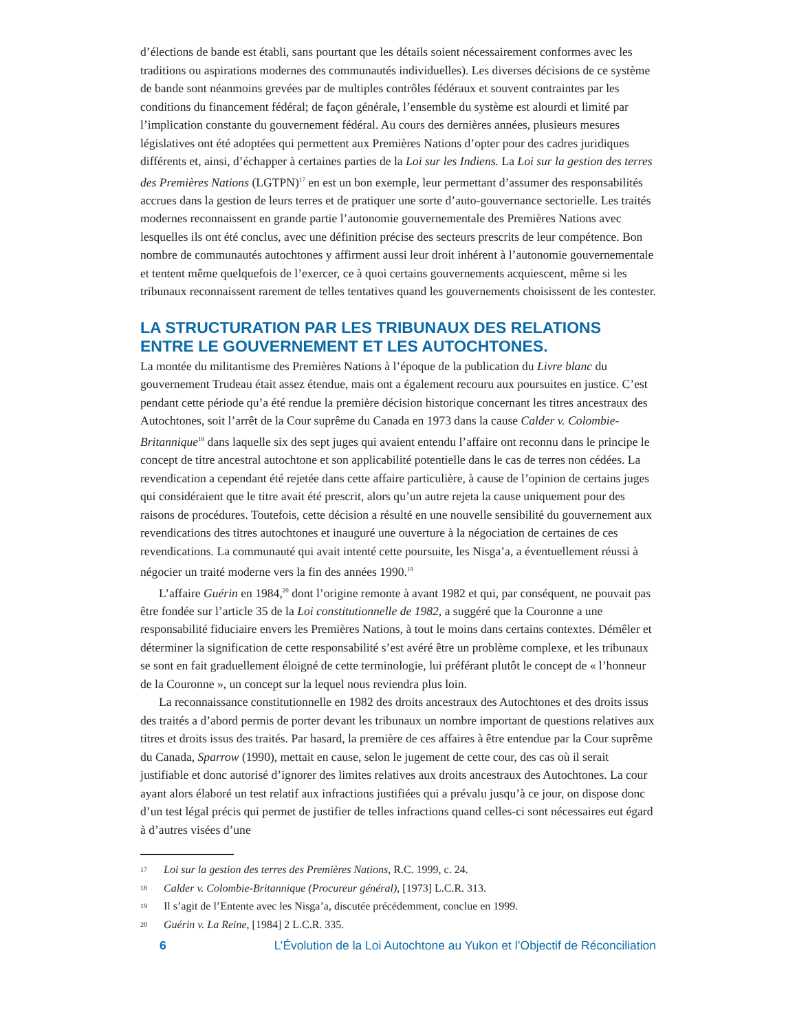d’élections de bande est établi, sans pourtant que les détails soient nécessairement conformes avec les traditions ou aspirations modernes des communautés individuelles). Les diverses décisions de ce système de bande sont néanmoins grevées par de multiples contrôles fédéraux et souvent contraintes par les conditions du financement fédéral; de façon générale, l’ensemble du système est alourdi et limité par l’implication constante du gouvernement fédéral. Au cours des dernières années, plusieurs mesures législatives ont été adoptées qui permettent aux Premières Nations d’opter pour des cadres juridiques différents et, ainsi, d’échapper à certaines parties de la Loi sur les Indiens. La Loi sur la gestion des terres des Premières Nations (LGTPN)<sup>17</sup> en est un bon exemple, leur permettant d’assumer des responsabilités accrues dans la gestion de leurs terres et de pratiquer une sorte d’auto-gouvernance sectorielle. Les traités modernes reconnaissent en grande partie l’autonomie gouvernementale des Premières Nations avec lesquelles ils ont été conclus, avec une définition précise des secteurs prescrits de leur compétence. Bon nombre de communautés autochtones y affirment aussi leur droit inhérent à l’autonomie gouvernementale et tentent même quelquefois de l’exercer, ce à quoi certains gouvernements acquiescent, même si les tribunaux reconnaissent rarement de telles tentatives quand les gouvernements choisissent de les contester.
LA STRUCTURATION PAR LES TRIBUNAUX DES RELATIONS ENTRE LE GOUVERNEMENT ET LES AUTOCHTONES.
La montée du militantisme des Premières Nations à l’époque de la publication du Livre blanc du gouvernement Trudeau était assez étendue, mais ont a également recouru aux poursuites en justice. C’est pendant cette période qu’a été rendue la première décision historique concernant les titres ancestraux des Autochtones, soit l’arrêt de la Cour suprême du Canada en 1973 dans la cause Calder v. Colombie-Britannique<sup>18</sup> dans laquelle six des sept juges qui avaient entendu l’affaire ont reconnu dans le principe le concept de titre ancestral autochtone et son applicabilité potentielle dans le cas de terres non cédées. La revendication a cependant été rejetée dans cette affaire particulière, à cause de l’opinion de certains juges qui considéraient que le titre avait été prescrit, alors qu’un autre rejeta la cause uniquement pour des raisons de procédures. Toutefois, cette décision a résulté en une nouvelle sensibilité du gouvernement aux revendications des titres autochtones et inauguré une ouverture à la négociation de certaines de ces revendications. La communauté qui avait intenté cette poursuite, les Nisga’a, a éventuellement réussi à négocier un traité moderne vers la fin des années 1990.<sup>19</sup>
L’affaire Guérin en 1984,<sup>20</sup> dont l’origine remonte à avant 1982 et qui, par conséquent, ne pouvait pas être fondée sur l’article 35 de la Loi constitutionnelle de 1982, a suggéré que la Couronne a une responsabilité fiduciaire envers les Premières Nations, à tout le moins dans certains contextes. Démêler et déterminer la signification de cette responsabilité s’est avéré être un problème complexe, et les tribunaux se sont en fait graduellement éloigné de cette terminologie, lui préférant plutôt le concept de « l’honneur de la Couronne », un concept sur la lequel nous reviendra plus loin.
La reconnaissance constitutionnelle en 1982 des droits ancestraux des Autochtones et des droits issus des traités a d’abord permis de porter devant les tribunaux un nombre important de questions relatives aux titres et droits issus des traités. Par hasard, la première de ces affaires à être entendue par la Cour suprême du Canada, Sparrow (1990), mettait en cause, selon le jugement de cette cour, des cas où il serait justifiable et donc autorisé d’ignorer des limites relatives aux droits ancestraux des Autochtones. La cour ayant alors élaboré un test relatif aux infractions justifiées qui a prévalu jusqu’à ce jour, on dispose donc d’un test légal précis qui permet de justifier de telles infractions quand celles-ci sont nécessaires eut égard à d’autres visées d’une
17 Loi sur la gestion des terres des Premières Nations, R.C. 1999, c. 24.
18 Calder v. Colombie-Britannique (Procureur général), [1973] L.C.R. 313.
19 Il s’agit de l’Entente avec les Nisga’a, discutée précédemment, conclue en 1999.
20 Guérin v. La Reine, [1984] 2 L.C.R. 335.
6 L’Évolution de la Loi Autochtone au Yukon et l’Objectif de Réconciliation